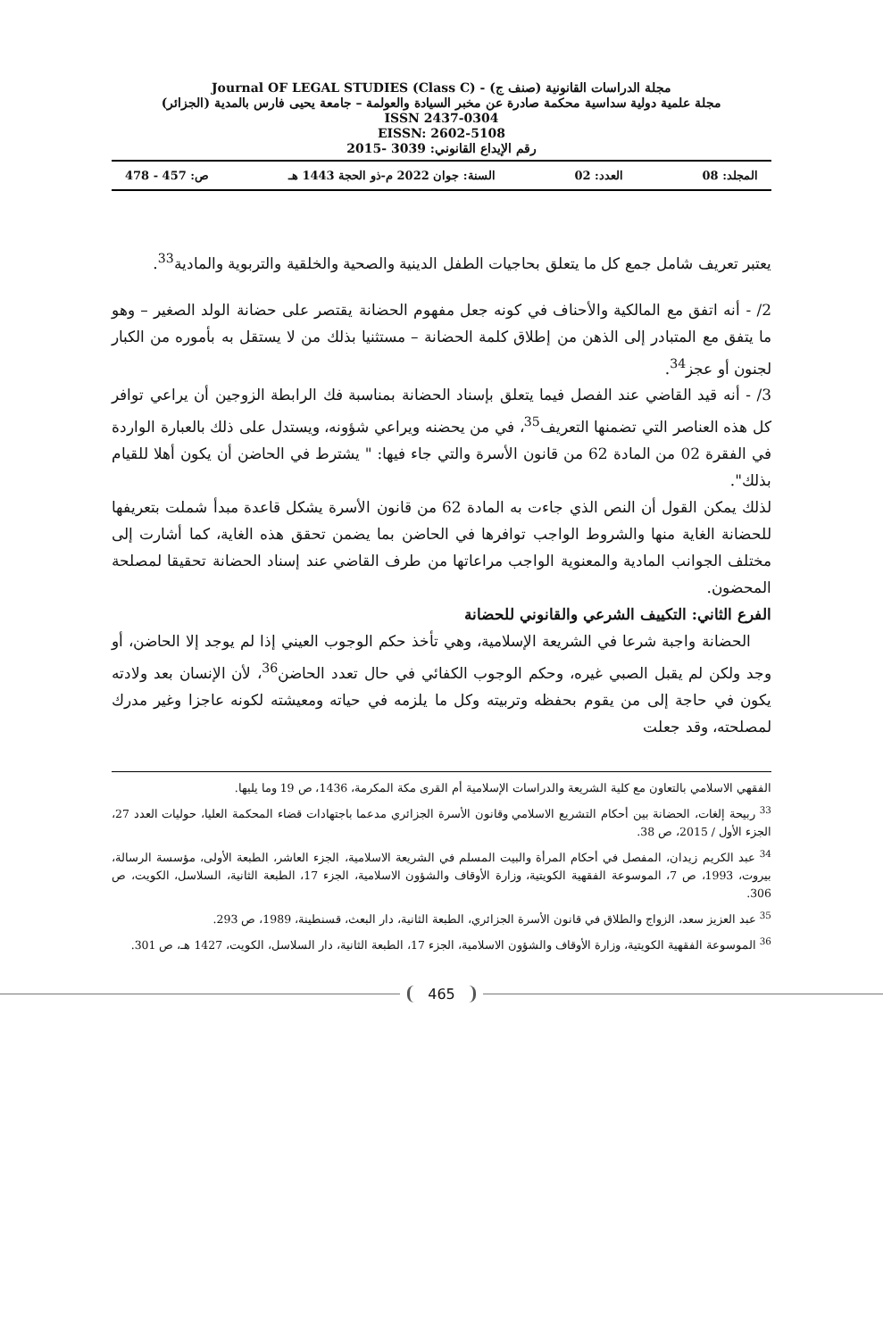مجلة الدراسات القانونية (صنف ج) - Journal OF LEGAL STUDIES (Class C)
مجلة علمية دولية سداسية محكمة صادرة عن مخبر السيادة والعولمة – جامعة يحيى فارس بالمدية (الجزائر)
ISSN 2437-0304
EISSN: 2602-5108
رقم الإيداع القانوني: 3039 -2015
المجلد: 08 العدد: 02 السنة: جوان 2022 م-ذو الحجة 1443 هـ ص: 457 - 478
يعتبر تعريف شامل جمع كل ما يتعلق بحاجيات الطفل الدينية والصحية والخلقية والتربوية والمادية<sup>33</sup>.
2/ - أنه اتفق مع المالكية والأحناف في كونه جعل مفهوم الحضانة يقتصر على حضانة الولد الصغير – وهو ما يتفق مع المتبادر إلى الذهن من إطلاق كلمة الحضانة – مستثنيا بذلك من لا يستقل به بأموره من الكبار لجنون أو عجز<sup>34</sup>.
3/ - أنه قيد القاضي عند الفصل فيما يتعلق بإسناد الحضانة بمناسبة فك الرابطة الزوجين أن يراعي توافر كل هذه العناصر التي تضمنها التعريف<sup>35</sup>، في من يحضنه ويراعي شؤونه، ويستدل على ذلك بالعبارة الواردة في الفقرة 02 من المادة 62 من قانون الأسرة والتي جاء فيها: " يشترط في الحاضن أن يكون أهلا للقيام بذلك".
لذلك يمكن القول أن النص الذي جاءت به المادة 62 من قانون الأسرة يشكل قاعدة مبدأ شملت بتعريفها للحضانة الغاية منها والشروط الواجب توافرها في الحاضن بما يضمن تحقق هذه الغاية، كما أشارت إلى مختلف الجوانب المادية والمعنوية الواجب مراعاتها من طرف القاضي عند إسناد الحضانة تحقيقا لمصلحة المحضون.
الفرع الثاني: التكييف الشرعي والقانوني للحضانة
الحضانة واجبة شرعا في الشريعة الإسلامية، وهي تأخذ حكم الوجوب العيني إذا لم يوجد إلا الحاضن، أو وجد ولكن لم يقبل الصبي غيره، وحكم الوجوب الكفائي في حال تعدد الحاضن<sup>36</sup>، لأن الإنسان بعد ولادته يكون في حاجة إلى من يقوم بحفظه وتربيته وكل ما يلزمه في حياته ومعيشته لكونه عاجزا وغير مدرك لمصلحته، وقد جعلت
الفقهي الاسلامي بالتعاون مع كلية الشريعة والدراسات الإسلامية أم القرى مكة المكرمة، 1436، ص 19 وما يليها.
<sup>33</sup> ربيحة إلغات، الحضانة بين أحكام التشريع الاسلامي وقانون الأسرة الجزائري مدعما باجتهادات قضاء المحكمة العليا، حوليات العدد 27، الجزء الأول / 2015، ص 38.
<sup>34</sup> عبد الكريم زيدان، المفصل في أحكام المرأة والبيت المسلم في الشريعة الاسلامية، الجزء العاشر، الطبعة الأولى، مؤسسة الرسالة، بيروت، 1993، ص 7، الموسوعة الفقهية الكويتية، وزارة الأوقاف والشؤون الاسلامية، الجزء 17، الطبعة الثانية، السلاسل، الكويت، ص 306.
<sup>35</sup> عبد العزيز سعد، الزواج والطلاق في قانون الأسرة الجزائري، الطبعة الثانية، دار البعث، قسنطينة، 1989، ص 293.
<sup>36</sup> الموسوعة الفقهية الكويتية، وزارة الأوقاف والشؤون الاسلامية، الجزء 17، الطبعة الثانية، دار السلاسل، الكويت، 1427 هـ، ص 301.
465